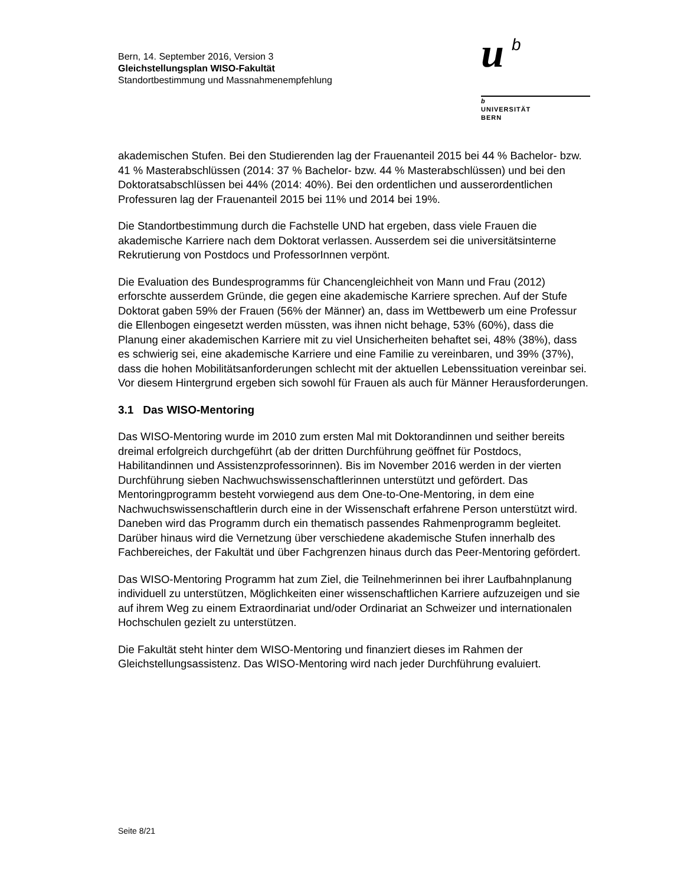Bern, 14. September 2016, Version 3
Gleichstellungsplan WISO-Fakultät
Standortbestimmung und Massnahmenempfehlung
u b
b
UNIVERSITÄT
BERN
akademischen Stufen. Bei den Studierenden lag der Frauenanteil 2015 bei 44 % Bachelor- bzw. 41 % Masterabschlüssen (2014: 37 % Bachelor- bzw. 44 % Masterabschlüssen) und bei den Doktoratsabschlüssen bei 44% (2014: 40%). Bei den ordentlichen und ausserordentlichen Professuren lag der Frauenanteil 2015 bei 11% und 2014 bei 19%.
Die Standortbestimmung durch die Fachstelle UND hat ergeben, dass viele Frauen die akademische Karriere nach dem Doktorat verlassen. Ausserdem sei die universitätsinterne Rekrutierung von Postdocs und ProfessorInnen verpönt.
Die Evaluation des Bundesprogramms für Chancengleichheit von Mann und Frau (2012) erforschte ausserdem Gründe, die gegen eine akademische Karriere sprechen. Auf der Stufe Doktorat gaben 59% der Frauen (56% der Männer) an, dass im Wettbewerb um eine Professur die Ellenbogen eingesetzt werden müssten, was ihnen nicht behage, 53% (60%), dass die Planung einer akademischen Karriere mit zu viel Unsicherheiten behaftet sei, 48% (38%), dass es schwierig sei, eine akademische Karriere und eine Familie zu vereinbaren, und 39% (37%), dass die hohen Mobilitätsanforderungen schlecht mit der aktuellen Lebenssituation vereinbar sei. Vor diesem Hintergrund ergeben sich sowohl für Frauen als auch für Männer Herausforderungen.
3.1 Das WISO-Mentoring
Das WISO-Mentoring wurde im 2010 zum ersten Mal mit Doktorandinnen und seither bereits dreimal erfolgreich durchgeführt (ab der dritten Durchführung geöffnet für Postdocs, Habilitandinnen und Assistenzprofessorinnen). Bis im November 2016 werden in der vierten Durchführung sieben Nachwuchswissenschaftlerinnen unterstützt und gefördert. Das Mentoringprogramm besteht vorwiegend aus dem One-to-One-Mentoring, in dem eine Nachwuchswissenschaftlerin durch eine in der Wissenschaft erfahrene Person unterstützt wird. Daneben wird das Programm durch ein thematisch passendes Rahmenprogramm begleitet. Darüber hinaus wird die Vernetzung über verschiedene akademische Stufen innerhalb des Fachbereiches, der Fakultät und über Fachgrenzen hinaus durch das Peer-Mentoring gefördert.
Das WISO-Mentoring Programm hat zum Ziel, die Teilnehmerinnen bei ihrer Laufbahnplanung individuell zu unterstützen, Möglichkeiten einer wissenschaftlichen Karriere aufzuzeigen und sie auf ihrem Weg zu einem Extraordinariat und/oder Ordinariat an Schweizer und internationalen Hochschulen gezielt zu unterstützen.
Die Fakultät steht hinter dem WISO-Mentoring und finanziert dieses im Rahmen der Gleichstellungsassistenz. Das WISO-Mentoring wird nach jeder Durchführung evaluiert.
Seite 8/21